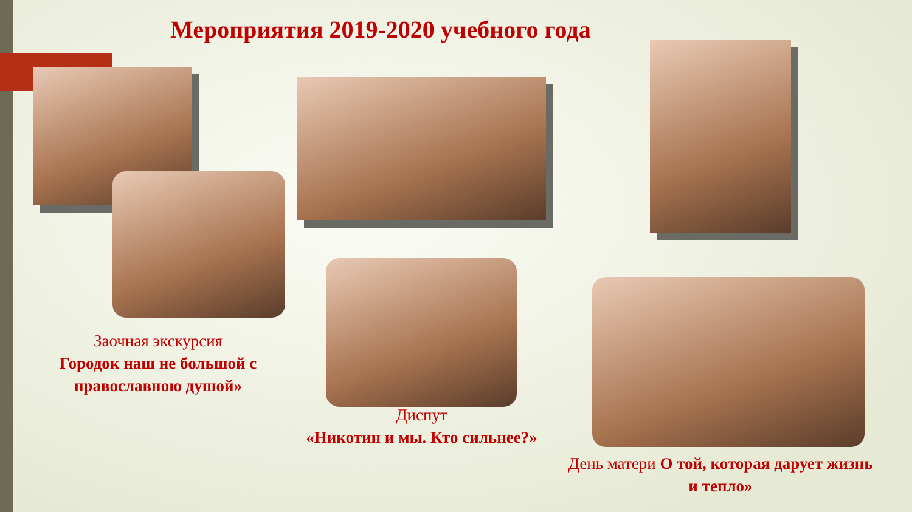Мероприятия 2019-2020 учебного года
Заочная экскурсия
Городок наш не большой с православною душой»
Диспут
«Никотин и мы. Кто сильнее?»
День матери О той, которая дарует жизнь и тепло»